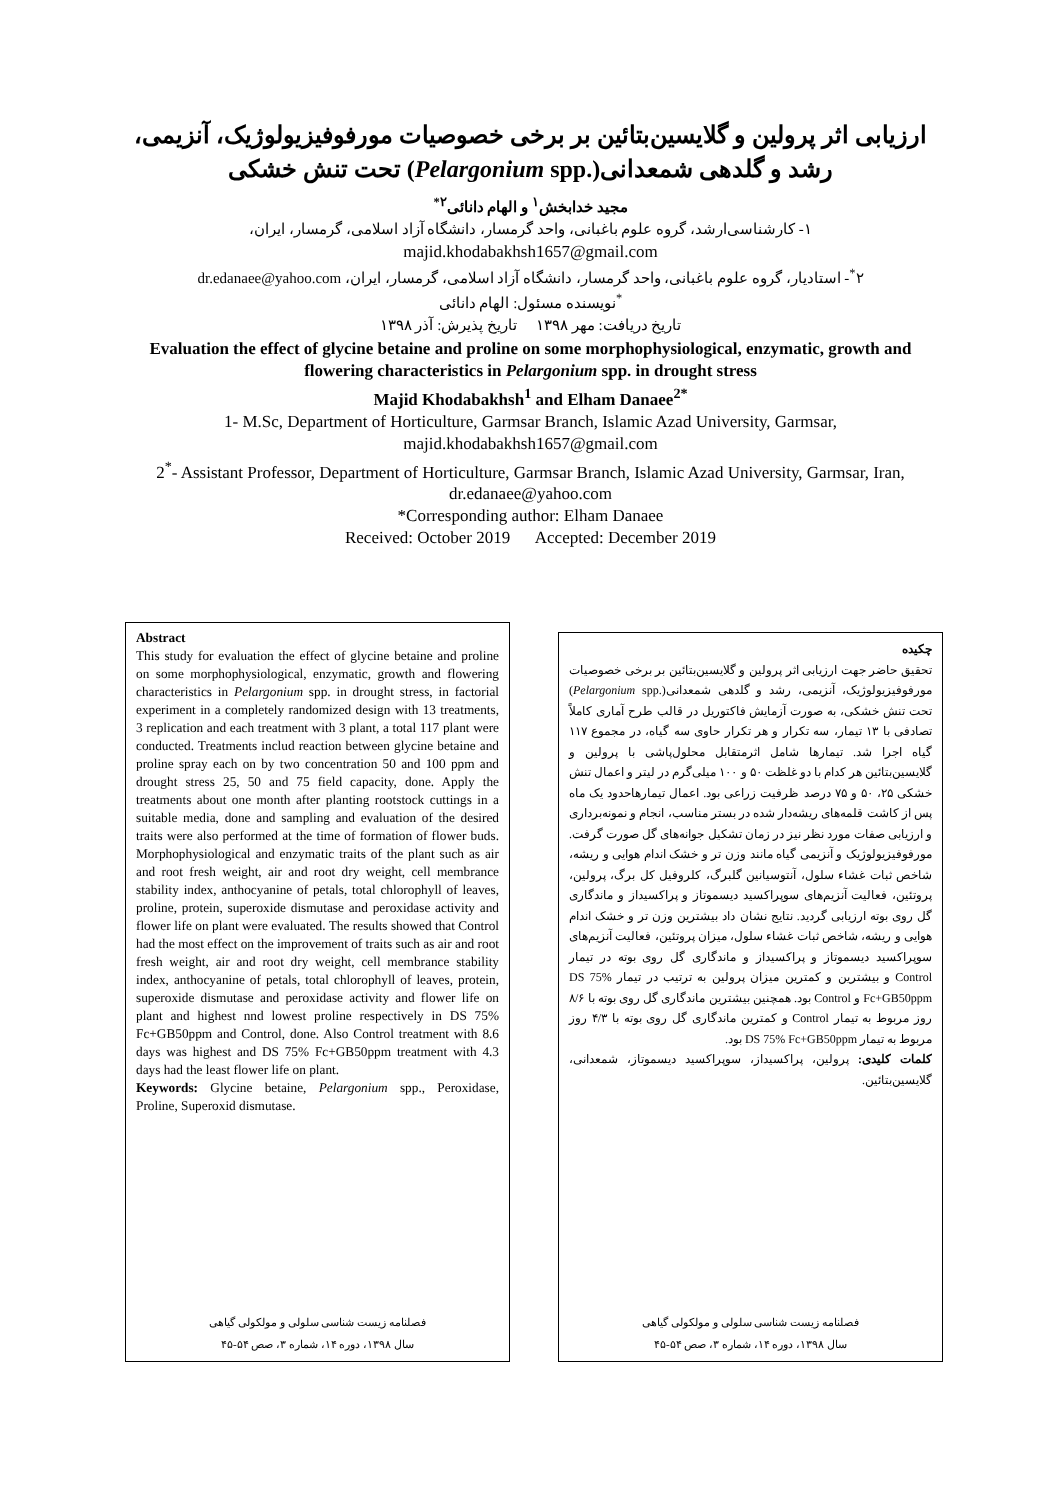ارزیابی اثر پرولین و گلایسین‌بتائین بر برخی خصوصیات مورفوفیزیولوژیک، آنزیمی، رشد و گلدهی شمعدانی(.Pelargonium spp) تحت تنش خشکی
مجید خدابخش<sup>۱</sup> و الهام دانائی<sup>۲*</sup>
۱- کارشناسی‌ارشد، گروه علوم باغبانی، واحد گرمسار، دانشگاه آزاد اسلامی، گرمسار، ایران،
majid.khodabakhsh1657@gmail.com
۲<sup>*</sup>- استادیار، گروه علوم باغبانی، واحد گرمسار، دانشگاه آزاد اسلامی، گرمسار، ایران، dr.edanaee@yahoo.com
<sup>*</sup> نویسنده مسئول: الهام دانائی
تاریخ دریافت: مهر ۱۳۹۸ تاریخ پذیرش: آذر ۱۳۹۸
Evaluation the effect of glycine betaine and proline on some morphophysiological, enzymatic, growth and flowering characteristics in Pelargonium spp. in drought stress
Majid Khodabakhsh<sup>1</sup> and Elham Danaee<sup>2*</sup>
1- M.Sc, Department of Horticulture, Garmsar Branch, Islamic Azad University, Garmsar, majid.khodabakhsh1657@gmail.com
2<sup>*</sup>- Assistant Professor, Department of Horticulture, Garmsar Branch, Islamic Azad University, Garmsar, Iran, dr.edanaee@yahoo.com
*Corresponding author: Elham Danaee
Received: October 2019 Accepted: December 2019
Abstract
This study for evaluation the effect of glycine betaine and proline on some morphophysiological, enzymatic, growth and flowering characteristics in Pelargonium spp. in drought stress, in factorial experiment in a completely randomized design with 13 treatments, 3 replication and each treatment with 3 plant, a total 117 plant were conducted. Treatments includ reaction between glycine betaine and proline spray each on by two concentration 50 and 100 ppm and drought stress 25, 50 and 75 field capacity, done. Apply the treatments about one month after planting rootstock cuttings in a suitable media, done and sampling and evaluation of the desired traits were also performed at the time of formation of flower buds. Morphophysiological and enzymatic traits of the plant such as air and root fresh weight, air and root dry weight, cell membrance stability index, anthocyanine of petals, total chlorophyll of leaves, proline, protein, superoxide dismutase and peroxidase activity and flower life on plant were evaluated. The results showed that Control had the most effect on the improvement of traits such as air and root fresh weight, air and root dry weight, cell membrance stability index, anthocyanine of petals, total chlorophyll of leaves, protein, superoxide dismutase and peroxidase activity and flower life on plant and highest nnd lowest proline respectively in DS 75% Fc+GB50ppm and Control, done. Also Control treatment with 8.6 days was highest and DS 75% Fc+GB50ppm treatment with 4.3 days had the least flower life on plant.
Keywords: Glycine betaine, Pelargonium spp., Peroxidase, Proline, Superoxid dismutase.
فصلنامه زیست شناسی سلولی و مولکولی گیاهی
سال ۱۳۹۸، دوره ۱۴، شماره ۳، صص ۵۴-۴۵
چکیده
تحقیق حاضر جهت ارزیابی اثر پرولین و گلایسین‌بتائین بر برخی خصوصیات مورفوفیزیولوژیک، آنزیمی، رشد و گلدهی شمعدانی(.Pelargonium spp) تحت تنش خشکی، به صورت آزمایش فاکتوریل در قالب طرح آماری کاملاً تصادفی با ۱۳ تیمار، سه تکرار و هر تکرار حاوی سه گیاه، در مجموع ۱۱۷ گیاه اجرا شد. تیمارها شامل اثرمتقابل محلول‌پاشی با پرولین و گلایسین‌بتائین هر کدام با دو غلظت ۵۰ و ۱۰۰ میلی‌گرم در لیتر و اعمال تنش خشکی ۲۵، ۵۰ و ۷۵ درصد ظرفیت زراعی بود. اعمال تیمارهاحدود یک ماه پس از کاشت قلمه‌های ریشه‌دار شده در بستر مناسب، انجام و نمونه‌برداری و ارزیابی صفات مورد نظر نیز در زمان تشکیل جوانه‌های گل صورت گرفت. مورفوفیزیولوژیک و آنزیمی گیاه مانند وزن تر و خشک اندام هوایی و ریشه، شاخص ثبات غشاء سلول، آنتوسیانین گلبرگ، کلروفیل کل برگ، پرولین، پروتئین، فعالیت آنزیم‌های سوپراکسید دیسموتاز و پراکسیداز و ماندگاری گل روی بوته ارزیابی گردید. نتایج نشان داد بیشترین وزن تر و خشک اندام هوایی و ریشه، شاخص ثبات غشاء سلول، میزان پروتئین، فعالیت آنزیم‌های سوپراکسید دیسموتاز و پراکسیداز و ماندگاری گل روی بوته در تیمار Control و بیشترین و کمترین میزان پرولین به ترتیب در تیمار DS 75% Fc+GB50ppm و Control بود. همچنین بیشترین ماندگاری گل روی بوته با ۸/۶ روز مربوط به تیمار Control و کمترین ماندگاری گل روی بوته با ۴/۳ روز مربوط به تیمار DS 75% Fc+GB50ppm بود.
کلمات کلیدی: پرولین، پراکسیداز، سوپراکسید دیسموتاز، شمعدانی، گلایسین‌بتائین.
فصلنامه زیست شناسی سلولی و مولکولی گیاهی
سال ۱۳۹۸، دوره ۱۴، شماره ۳، صص ۵۴-۴۵